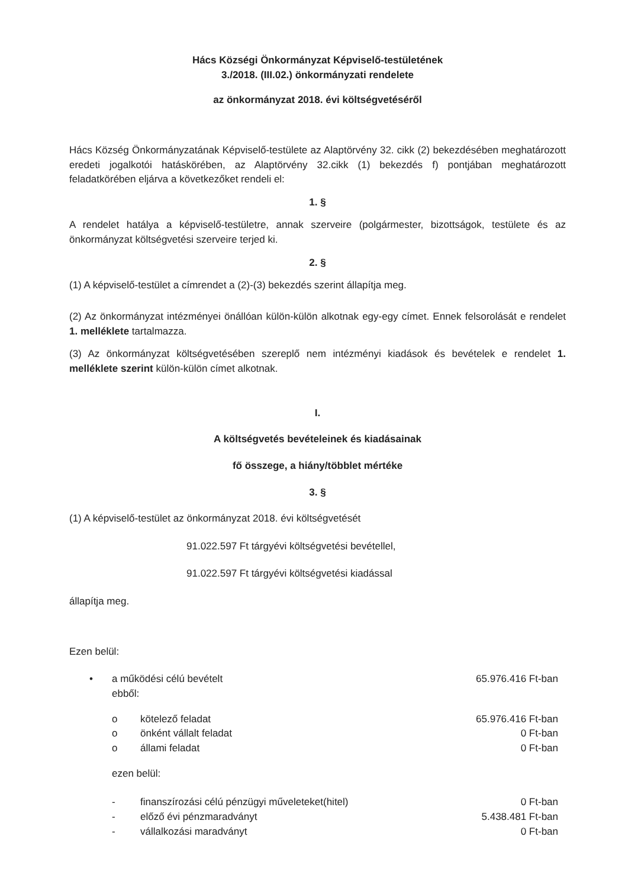Hács Községi Önkormányzat Képviselő-testületének
3./2018. (III.02.) önkormányzati rendelete
az önkormányzat 2018. évi költségvetéséről
Hács Község Önkormányzatának Képviselő-testülete az Alaptörvény 32. cikk (2) bekezdésében meghatározott eredeti jogalkotói hatáskörében, az Alaptörvény 32.cikk (1) bekezdés f) pontjában meghatározott feladatkörében eljárva a következőket rendeli el:
1. §
A rendelet hatálya a képviselő-testületre, annak szerveire (polgármester, bizottságok, testülete és az önkormányzat költségvetési szerveire terjed ki.
2. §
(1) A képviselő-testület a címrendet a (2)-(3) bekezdés szerint állapítja meg.
(2) Az önkormányzat intézményei önállóan külön-külön alkotnak egy-egy címet. Ennek felsorolását e rendelet 1. melléklete tartalmazza.
(3) Az önkormányzat költségvetésében szereplő nem intézményi kiadások és bevételek e rendelet 1. melléklete szerint külön-külön címet alkotnak.
I.
A költségvetés bevételeinek és kiadásainak
fő összege, a hiány/többlet mértéke
3. §
(1) A képviselő-testület az önkormányzat 2018. évi költségvetését
91.022.597 Ft tárgyévi költségvetési bevétellel,
91.022.597 Ft tárgyévi költségvetési kiadással
állapítja meg.
Ezen belül:
| • | a működési célú bevételt ebből: | | 65.976.416 Ft-ban |
| | o | kötelező feladat | 65.976.416 Ft-ban |
| | o | önként vállalt feladat | 0 Ft-ban |
| | o | állami feladat | 0 Ft-ban |
| | ezen belül: | | |
| | - | finanszírozási célú pénzügyi műveleteket(hitel) | 0 Ft-ban |
| | - | előző évi pénzmaradványt | 5.438.481 Ft-ban |
| | - | vállalkozási maradványt | 0 Ft-ban |